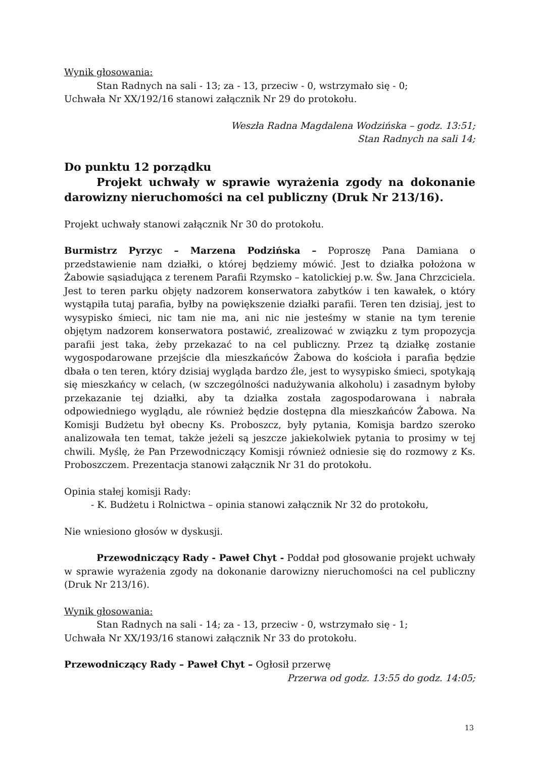Wynik głosowania:
Stan Radnych na sali - 13; za - 13, przeciw - 0, wstrzymało się - 0;
Uchwała Nr XX/192/16 stanowi załącznik Nr 29 do protokołu.
Weszła Radna Magdalena Wodzińska – godz. 13:51;
Stan Radnych na sali 14;
Do punktu 12 porządku
Projekt uchwały w sprawie wyrażenia zgody na dokonanie darowizny nieruchomości na cel publiczny (Druk Nr 213/16).
Projekt uchwały stanowi załącznik Nr 30 do protokołu.
Burmistrz Pyrzyc – Marzena Podzińska – Poproszę Pana Damiana o przedstawienie nam działki, o której będziemy mówić. Jest to działka położona w Żabowie sąsiadująca z terenem Parafii Rzymsko – katolickiej p.w. Św. Jana Chrzciciela. Jest to teren parku objęty nadzorem konserwatora zabytków i ten kawałek, o który wystąpiła tutaj parafia, byłby na powiększenie działki parafii. Teren ten dzisiaj, jest to wysypisko śmieci, nic tam nie ma, ani nic nie jesteśmy w stanie na tym terenie objętym nadzorem konserwatora postawić, zrealizować w związku z tym propozycja parafii jest taka, żeby przekazać to na cel publiczny. Przez tą działkę zostanie wygospodarowane przejście dla mieszkańców Żabowa do kościoła i parafia będzie dbała o ten teren, który dzisiaj wygląda bardzo źle, jest to wysypisko śmieci, spotykają się mieszkańcy w celach, (w szczególności nadużywania alkoholu) i zasadnym byłoby przekazanie tej działki, aby ta działka została zagospodarowana i nabrała odpowiedniego wyglądu, ale również będzie dostępna dla mieszkańców Żabowa. Na Komisji Budżetu był obecny Ks. Proboszcz, były pytania, Komisja bardzo szeroko analizowała ten temat, także jeżeli są jeszcze jakiekolwiek pytania to prosimy w tej chwili. Myślę, że Pan Przewodniczący Komisji również odniesie się do rozmowy z Ks. Proboszczem. Prezentacja stanowi załącznik Nr 31 do protokołu.
Opinia stałej komisji Rady:
- K. Budżetu i Rolnictwa – opinia stanowi załącznik Nr 32 do protokołu,
Nie wniesiono głosów w dyskusji.
Przewodniczący Rady - Paweł Chyt - Poddał pod głosowanie projekt uchwały w sprawie wyrażenia zgody na dokonanie darowizny nieruchomości na cel publiczny (Druk Nr 213/16).
Wynik głosowania:
Stan Radnych na sali - 14; za - 13, przeciw - 0, wstrzymało się - 1;
Uchwała Nr XX/193/16 stanowi załącznik Nr 33 do protokołu.
Przewodniczący Rady – Paweł Chyt – Ogłosił przerwę
Przerwa od godz. 13:55 do godz. 14:05;
13